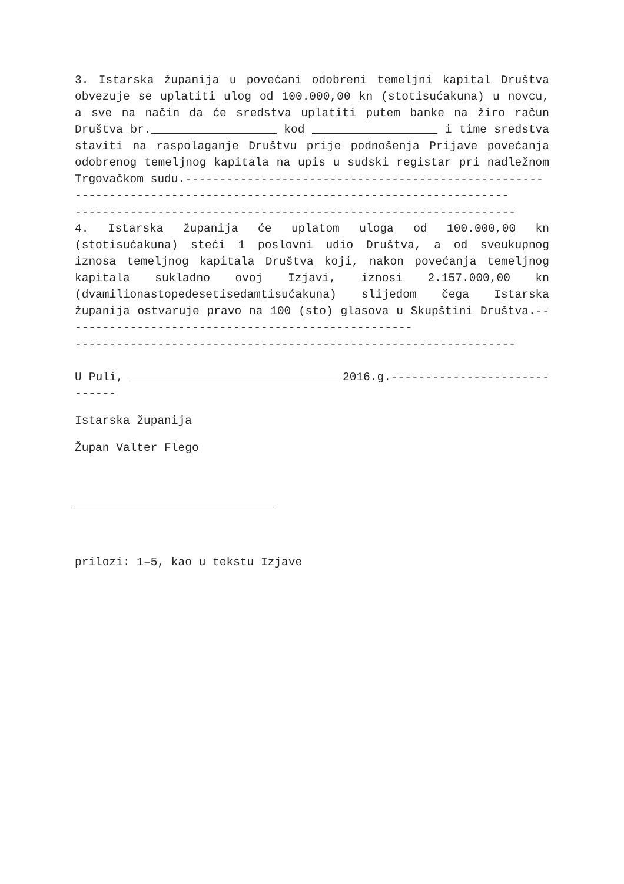3. Istarska županija u povećani odobreni temeljni kapital Društva obvezuje se uplatiti ulog od 100.000,00 kn (stotisućakuna) u novcu, a sve na način da će sredstva uplatiti putem banke na žiro račun Društva br. kod i time sredstva staviti na raspolaganje Društvu prije podnošenja Prijave povećanja odobrenog temeljnog kapitala na upis u sudski registar pri nadležnom Trgovačkom sudu.----------------------------------------------------
---------------------------------------------------------------
----------------------------------------------------------------
4. Istarska županija će uplatom uloga od 100.000,00 kn (stotisućakuna) steći 1 poslovni udio Društva, a od sveukupnog iznosa temeljnog kapitala Društva koji, nakon povećanja temeljnog kapitala sukladno ovoj Izjavi, iznosi 2.157.000,00 kn (dvamilionastopedesetisedamtisućakuna) slijedom čega Istarska županija ostvaruje pravo na 100 (sto) glasova u Skupštini Društva.---------------------------------------------------
----------------------------------------------------------------
U Puli, 2016.g.-----------------------------
Istarska županija
Župan Valter Flego
prilozi: 1–5, kao u tekstu Izjave